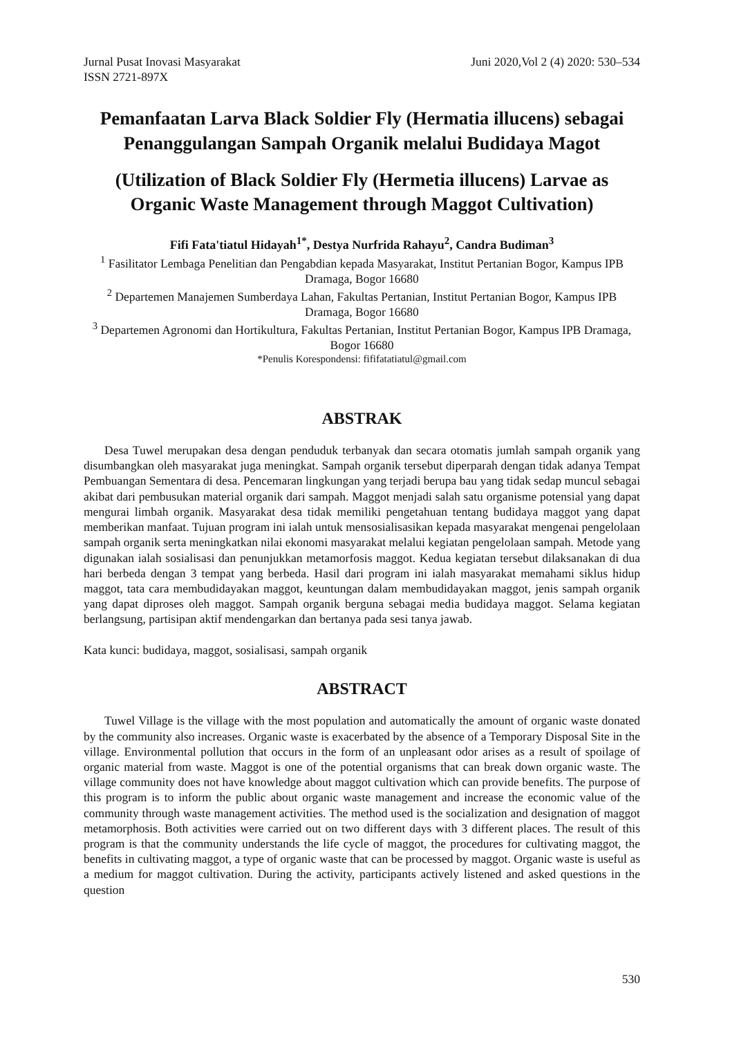Jurnal Pusat Inovasi Masyarakat Juni 2020,Vol 2 (4) 2020: 530–534
ISSN 2721-897X
Pemanfaatan Larva Black Soldier Fly (Hermatia illucens) sebagai Penanggulangan Sampah Organik melalui Budidaya Magot
(Utilization of Black Soldier Fly (Hermetia illucens) Larvae as Organic Waste Management through Maggot Cultivation)
Fifi Fata'tiatul Hidayah<sup>1*</sup>, Destya Nurfrida Rahayu<sup>2</sup>, Candra Budiman<sup>3</sup>
<sup>1</sup> Fasilitator Lembaga Penelitian dan Pengabdian kepada Masyarakat, Institut Pertanian Bogor, Kampus IPB Dramaga, Bogor 16680
<sup>2</sup> Departemen Manajemen Sumberdaya Lahan, Fakultas Pertanian, Institut Pertanian Bogor, Kampus IPB Dramaga, Bogor 16680
<sup>3</sup> Departemen Agronomi dan Hortikultura, Fakultas Pertanian, Institut Pertanian Bogor, Kampus IPB Dramaga, Bogor 16680
*Penulis Korespondensi: fififatatiatul@gmail.com
ABSTRAK
Desa Tuwel merupakan desa dengan penduduk terbanyak dan secara otomatis jumlah sampah organik yang disumbangkan oleh masyarakat juga meningkat. Sampah organik tersebut diperparah dengan tidak adanya Tempat Pembuangan Sementara di desa. Pencemaran lingkungan yang terjadi berupa bau yang tidak sedap muncul sebagai akibat dari pembusukan material organik dari sampah. Maggot menjadi salah satu organisme potensial yang dapat mengurai limbah organik. Masyarakat desa tidak memiliki pengetahuan tentang budidaya maggot yang dapat memberikan manfaat. Tujuan program ini ialah untuk mensosialisasikan kepada masyarakat mengenai pengelolaan sampah organik serta meningkatkan nilai ekonomi masyarakat melalui kegiatan pengelolaan sampah. Metode yang digunakan ialah sosialisasi dan penunjukkan metamorfosis maggot. Kedua kegiatan tersebut dilaksanakan di dua hari berbeda dengan 3 tempat yang berbeda. Hasil dari program ini ialah masyarakat memahami siklus hidup maggot, tata cara membudidayakan maggot, keuntungan dalam membudidayakan maggot, jenis sampah organik yang dapat diproses oleh maggot. Sampah organik berguna sebagai media budidaya maggot. Selama kegiatan berlangsung, partisipan aktif mendengarkan dan bertanya pada sesi tanya jawab.
Kata kunci: budidaya, maggot, sosialisasi, sampah organik
ABSTRACT
Tuwel Village is the village with the most population and automatically the amount of organic waste donated by the community also increases. Organic waste is exacerbated by the absence of a Temporary Disposal Site in the village. Environmental pollution that occurs in the form of an unpleasant odor arises as a result of spoilage of organic material from waste. Maggot is one of the potential organisms that can break down organic waste. The village community does not have knowledge about maggot cultivation which can provide benefits. The purpose of this program is to inform the public about organic waste management and increase the economic value of the community through waste management activities. The method used is the socialization and designation of maggot metamorphosis. Both activities were carried out on two different days with 3 different places. The result of this program is that the community understands the life cycle of maggot, the procedures for cultivating maggot, the benefits in cultivating maggot, a type of organic waste that can be processed by maggot. Organic waste is useful as a medium for maggot cultivation. During the activity, participants actively listened and asked questions in the question
530